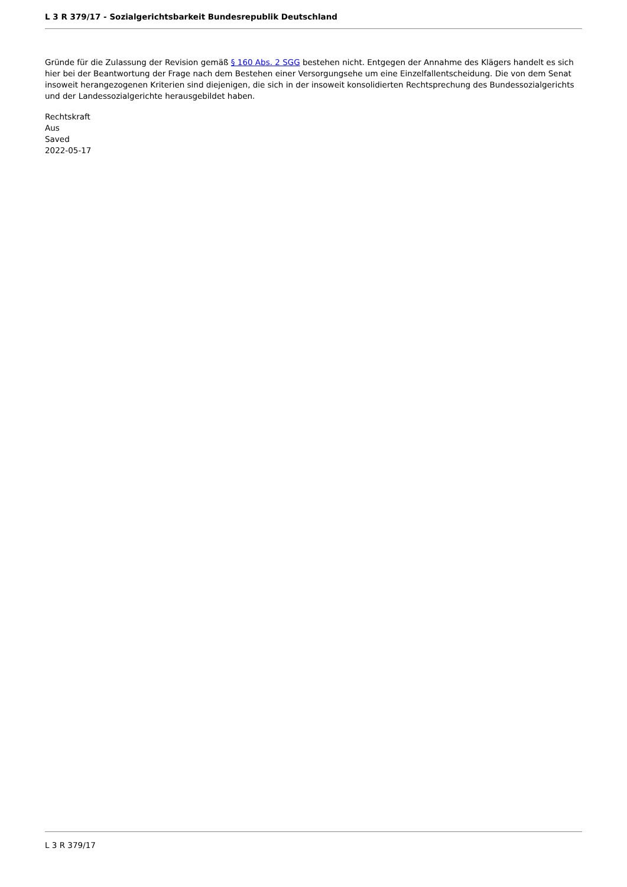L 3 R 379/17 - Sozialgerichtsbarkeit Bundesrepublik Deutschland
Gründe für die Zulassung der Revision gemäß § 160 Abs. 2 SGG bestehen nicht. Entgegen der Annahme des Klägers handelt es sich hier bei der Beantwortung der Frage nach dem Bestehen einer Versorgungsehe um eine Einzelfallentscheidung. Die von dem Senat insoweit herangezogenen Kriterien sind diejenigen, die sich in der insoweit konsolidierten Rechtsprechung des Bundessozialgerichts und der Landessozialgerichte herausgebildet haben.
Rechtskraft
Aus
Saved
2022-05-17
L 3 R 379/17